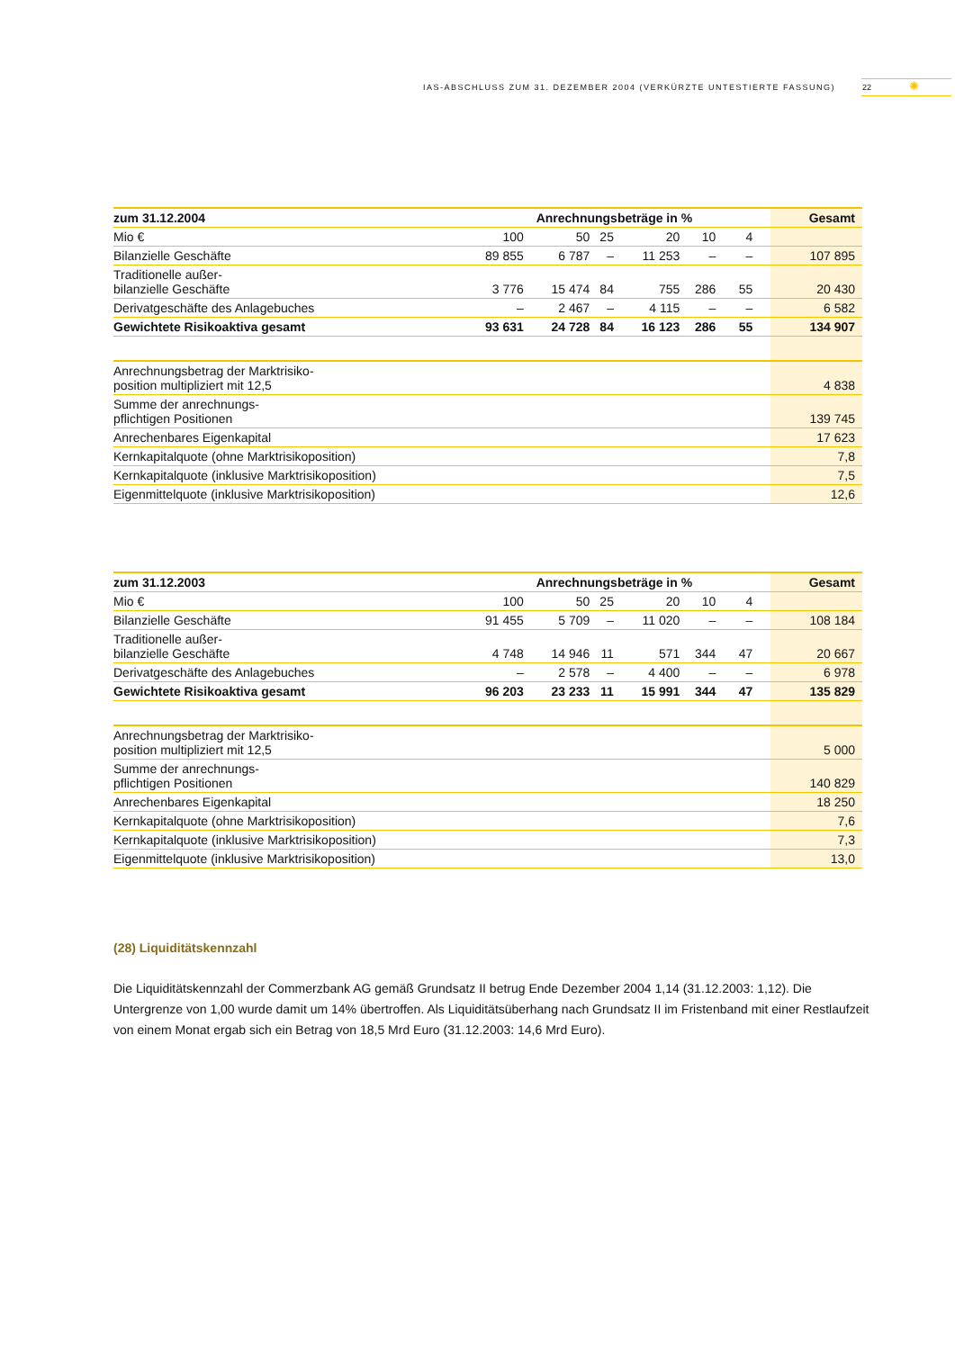IAS-ABSCHLUSS ZUM 31. DEZEMBER 2004 (VERKÜRZTE UNTESTIERTE FASSUNG) 22 ✺
| zum 31.12.2004 | Anrechnungsbeträge in % | | | | | | Gesamt |
| --- | --- | --- | --- | --- | --- | --- | --- |
| Mio € | 100 | 50 | 25 | 20 | 10 | 4 | |
| Bilanzielle Geschäfte | 89 855 | 6 787 | – | 11 253 | – | – | 107 895 |
| Traditionelle außer- bilanzielle Geschäfte | 3 776 | 15 474 | 84 | 755 | 286 | 55 | 20 430 |
| Derivatgeschäfte des Anlagebuches | – | 2 467 | – | 4 115 | – | – | 6 582 |
| Gewichtete Risikoaktiva gesamt | 93 631 | 24 728 | 84 | 16 123 | 286 | 55 | 134 907 |
| Anrechnungsbetrag der Marktrisiko- position multipliziert mit 12,5 | | | | | | | 4 838 |
| Summe der anrechnungs- pflichtigen Positionen | | | | | | | 139 745 |
| Anrechenbares Eigenkapital | | | | | | | 17 623 |
| Kernkapitalquote (ohne Marktrisikoposition) | | | | | | | 7,8 |
| Kernkapitalquote (inklusive Marktrisikoposition) | | | | | | | 7,5 |
| Eigenmittelquote (inklusive Marktrisikoposition) | | | | | | | 12,6 |
| zum 31.12.2003 | Anrechnungsbeträge in % | | | | | | Gesamt |
| --- | --- | --- | --- | --- | --- | --- | --- |
| Mio € | 100 | 50 | 25 | 20 | 10 | 4 | |
| Bilanzielle Geschäfte | 91 455 | 5 709 | – | 11 020 | – | – | 108 184 |
| Traditionelle außer- bilanzielle Geschäfte | 4 748 | 14 946 | 11 | 571 | 344 | 47 | 20 667 |
| Derivatgeschäfte des Anlagebuches | – | 2 578 | – | 4 400 | – | – | 6 978 |
| Gewichtete Risikoaktiva gesamt | 96 203 | 23 233 | 11 | 15 991 | 344 | 47 | 135 829 |
| Anrechnungsbetrag der Marktrisiko- position multipliziert mit 12,5 | | | | | | | 5 000 |
| Summe der anrechnungs- pflichtigen Positionen | | | | | | | 140 829 |
| Anrechenbares Eigenkapital | | | | | | | 18 250 |
| Kernkapitalquote (ohne Marktrisikoposition) | | | | | | | 7,6 |
| Kernkapitalquote (inklusive Marktrisikoposition) | | | | | | | 7,3 |
| Eigenmittelquote (inklusive Marktrisikoposition) | | | | | | | 13,0 |
(28) Liquiditätskennzahl
Die Liquiditätskennzahl der Commerzbank AG gemäß Grundsatz II betrug Ende Dezember 2004 1,14 (31.12.2003: 1,12). Die Untergrenze von 1,00 wurde damit um 14% übertroffen. Als Liquiditätsüberhang nach Grundsatz II im Fristenband mit einer Restlaufzeit von einem Monat ergab sich ein Betrag von 18,5 Mrd Euro (31.12.2003: 14,6 Mrd Euro).